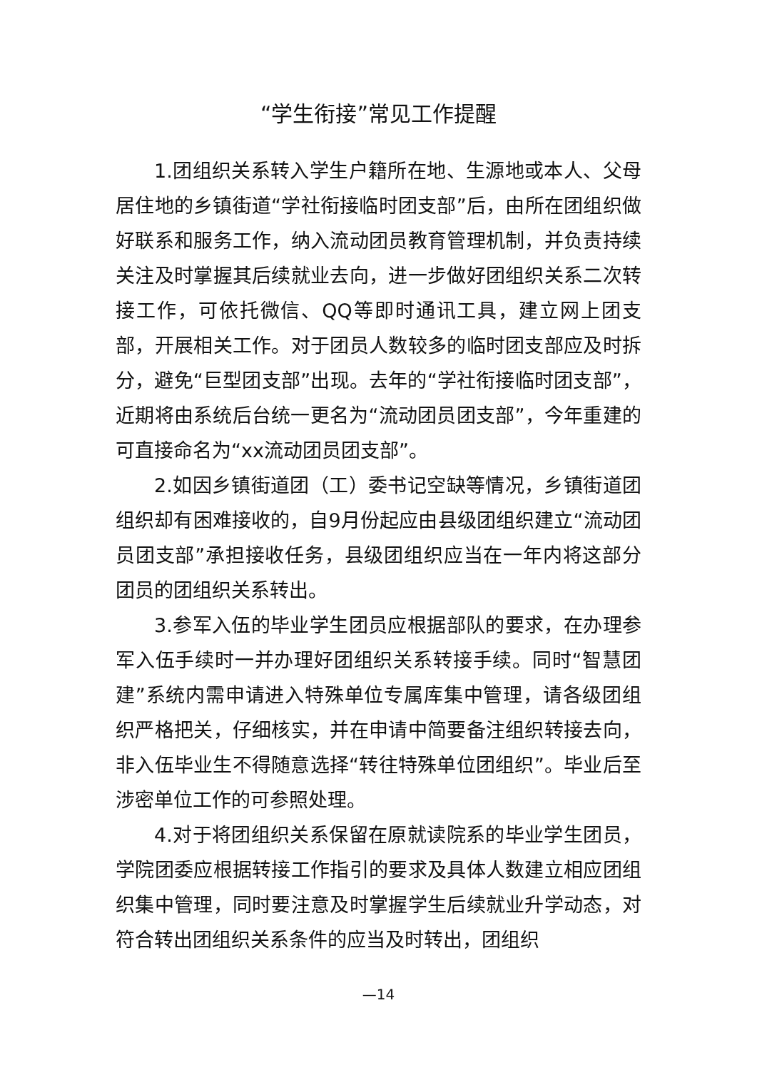“学生衔接”常见工作提醒
1.团组织关系转入学生户籍所在地、生源地或本人、父母居住地的乡镇街道“学社衔接临时团支部”后，由所在团组织做好联系和服务工作，纳入流动团员教育管理机制，并负责持续关注及时掌握其后续就业去向，进一步做好团组织关系二次转接工作，可依托微信、QQ等即时通讯工具，建立网上团支部，开展相关工作。对于团员人数较多的临时团支部应及时拆分，避免“巨型团支部”出现。去年的“学社衔接临时团支部”，近期将由系统后台统一更名为“流动团员团支部”，今年重建的可直接命名为“xx流动团员团支部”。
2.如因乡镇街道团（工）委书记空缺等情况，乡镇街道团组织却有困难接收的，自9月份起应由县级团组织建立“流动团员团支部”承担接收任务，县级团组织应当在一年内将这部分团员的团组织关系转出。
3.参军入伍的毕业学生团员应根据部队的要求，在办理参军入伍手续时一并办理好团组织关系转接手续。同时“智慧团建”系统内需申请进入特殊单位专属库集中管理，请各级团组织严格把关，仔细核实，并在申请中简要备注组织转接去向，非入伍毕业生不得随意选择“转往特殊单位团组织”。毕业后至涉密单位工作的可参照处理。
4.对于将团组织关系保留在原就读院系的毕业学生团员，学院团委应根据转接工作指引的要求及具体人数建立相应团组织集中管理，同时要注意及时掌握学生后续就业升学动态，对符合转出团组织关系条件的应当及时转出，团组织
—14